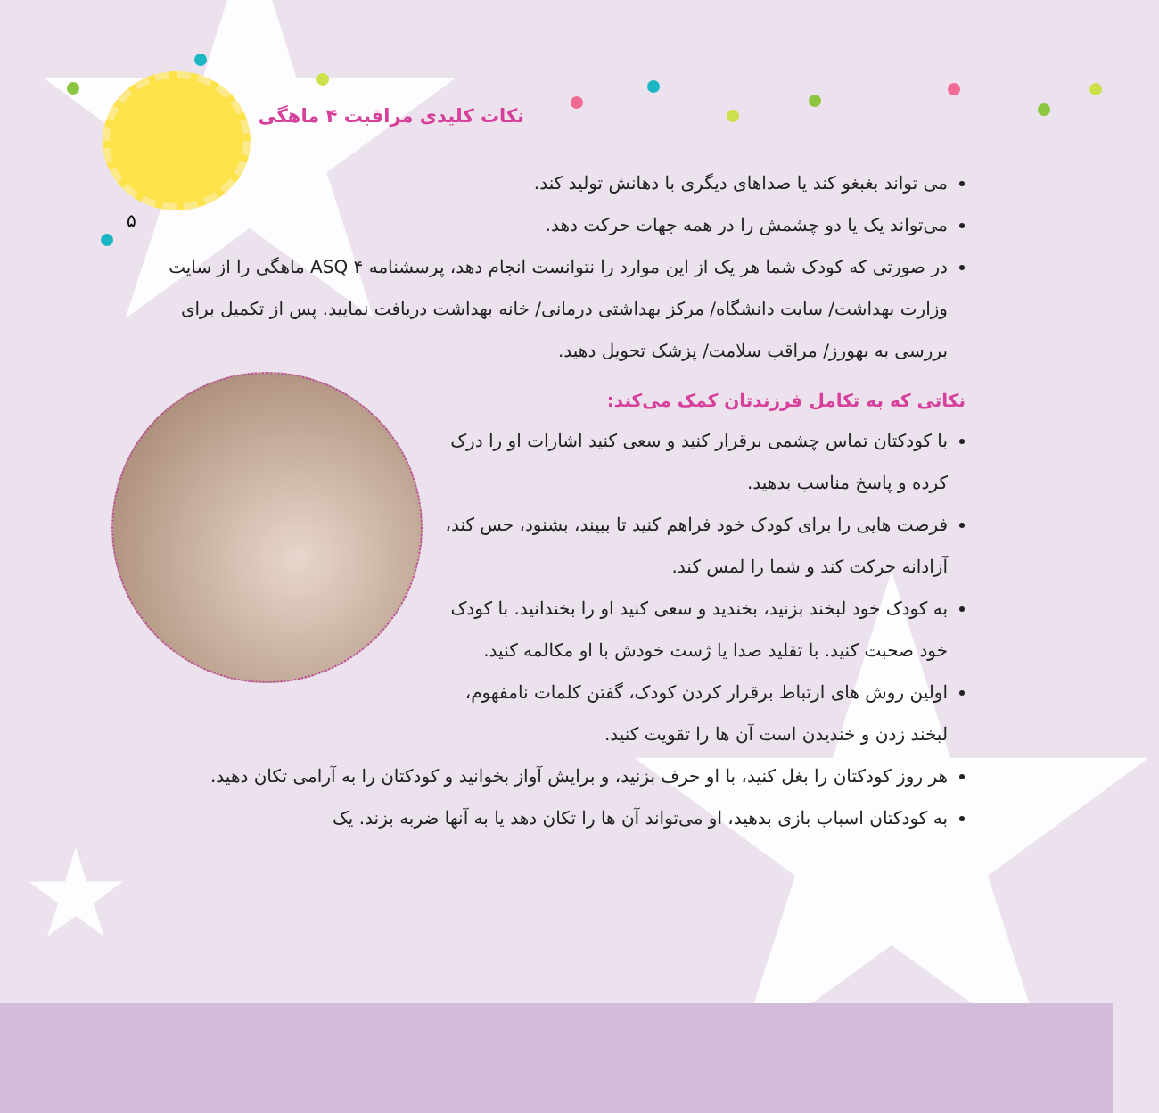۵
نکات کلیدی مراقبت ۴ ماهگی
می تواند بغبغو کند یا صداهای دیگری با دهانش تولید کند.
می‌تواند یک یا دو چشمش را در همه جهات حرکت دهد.
در صورتی که کودک شما هر یک از این موارد را نتوانست انجام دهد، پرسشنامه ASQ ۴ ماهگی را از سایت وزارت بهداشت/ سایت دانشگاه/ مرکز بهداشتی درمانی/ خانه بهداشت دریافت نمایید. پس از تکمیل برای بررسی به بهورز/ مراقب سلامت/ پزشک تحویل دهید.
نکاتی که به تکامل فرزندتان کمک می‌کند:
با کودکتان تماس چشمی برقرار کنید و سعی کنید اشارات او را درک کرده و پاسخ مناسب بدهید.
فرصت هایی را برای کودک خود فراهم کنید تا ببیند، بشنود، حس کند، آزادانه حرکت کند و شما را لمس کند.
به کودک خود لبخند بزنید، بخندید و سعی کنید او را بخندانید. با کودک خود صحبت کنید. با تقلید صدا یا ژست خودش با او مکالمه کنید.
اولین روش های ارتباط برقرار کردن کودک، گفتن کلمات نامفهوم، لبخند زدن و خندیدن است آن ها را تقویت کنید.
هر روز کودکتان را بغل کنید، با او حرف بزنید، و برایش آواز بخوانید و کودکتان را به آرامی تکان دهید.
به کودکتان اسباب بازی بدهید، او می‌تواند آن ها را تکان دهد یا به آنها ضربه بزند. یک